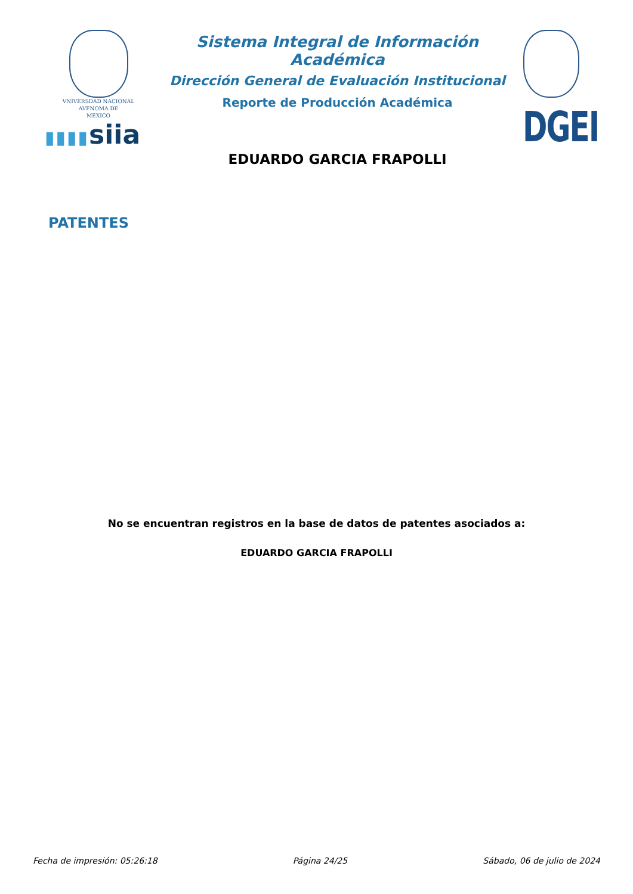VNIVERSDAD NACIONAL
AVFNOMA DE
MEXICO
▮▮▮▮siia
Sistema Integral de Información Académica
Dirección General de Evaluación Institucional
Reporte de Producción Académica
EDUARDO GARCIA FRAPOLLI
DGEI
PATENTES
No se encuentran registros en la base de datos de patentes asociados a:
EDUARDO GARCIA FRAPOLLI
Fecha de impresión: 05:26:18 Página 24/25 Sábado, 06 de julio de 2024